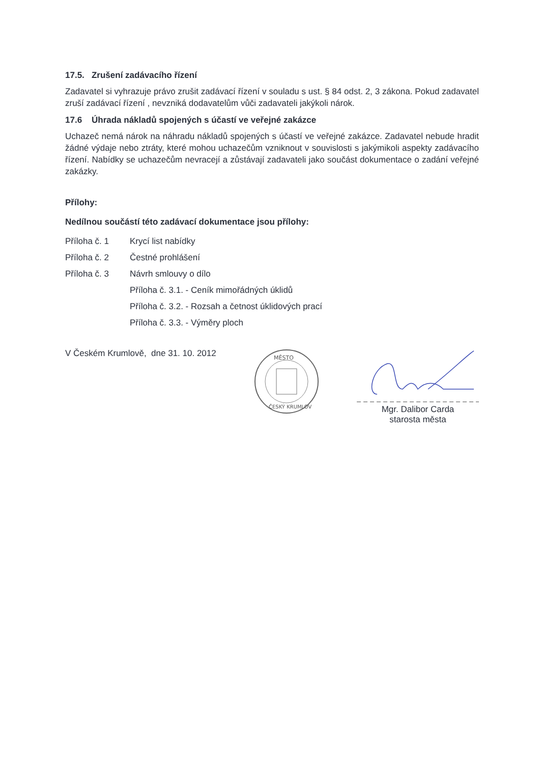17.5. Zrušení zadávacího řízení
Zadavatel si vyhrazuje právo zrušit zadávací řízení v souladu s ust. § 84 odst. 2, 3 zákona. Pokud zadavatel zruší zadávací řízení , nevzniká dodavatelům vůči zadavateli jakýkoli nárok.
17.6 Úhrada nákladů spojených s účastí ve veřejné zakázce
Uchazeč nemá nárok na náhradu nákladů spojených s účastí ve veřejné zakázce. Zadavatel nebude hradit žádné výdaje nebo ztráty, které mohou uchazečům vzniknout v souvislosti s jakýmikoli aspekty zadávacího řízení. Nabídky se uchazečům nevracejí a zůstávají zadavateli jako součást dokumentace o zadání veřejné zakázky.
Přílohy:
Nedílnou součástí této zadávací dokumentace jsou přílohy:
Příloha č. 1 Krycí list nabídky
Příloha č. 2 Čestné prohlášení
Příloha č. 3 Návrh smlouvy o dílo
Příloha č. 3.1. - Ceník mimořádných úklidů
Příloha č. 3.2. - Rozsah a četnost úklidových prací
Příloha č. 3.3. - Výměry ploch
V Českém Krumlově, dne 31. 10. 2012
MĚSTO
ČESKÝ KRUMLOV
Mgr. Dalibor Carda
starosta města